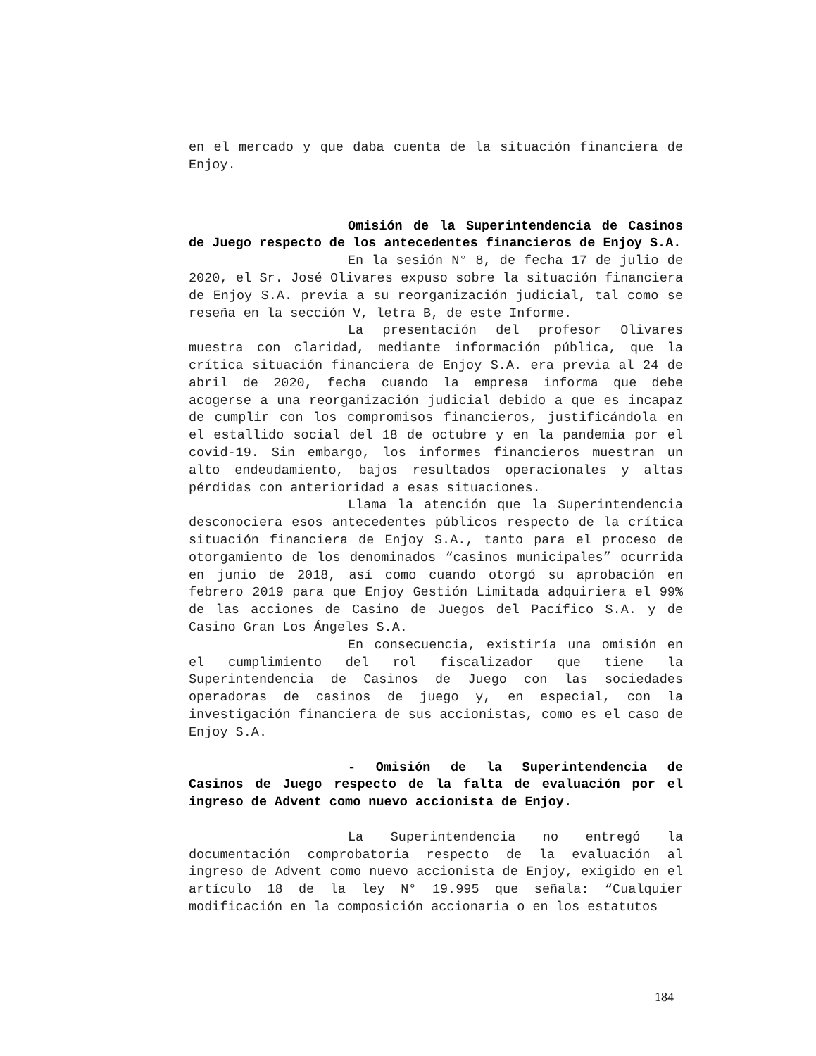en el mercado y que daba cuenta de la situación financiera de Enjoy.
Omisión de la Superintendencia de Casinos de Juego respecto de los antecedentes financieros de Enjoy S.A.
En la sesión N° 8, de fecha 17 de julio de 2020, el Sr. José Olivares expuso sobre la situación financiera de Enjoy S.A. previa a su reorganización judicial, tal como se reseña en la sección V, letra B, de este Informe.
La presentación del profesor Olivares muestra con claridad, mediante información pública, que la crítica situación financiera de Enjoy S.A. era previa al 24 de abril de 2020, fecha cuando la empresa informa que debe acogerse a una reorganización judicial debido a que es incapaz de cumplir con los compromisos financieros, justificándola en el estallido social del 18 de octubre y en la pandemia por el covid-19. Sin embargo, los informes financieros muestran un alto endeudamiento, bajos resultados operacionales y altas pérdidas con anterioridad a esas situaciones.
Llama la atención que la Superintendencia desconociera esos antecedentes públicos respecto de la crítica situación financiera de Enjoy S.A., tanto para el proceso de otorgamiento de los denominados “casinos municipales” ocurrida en junio de 2018, así como cuando otorgó su aprobación en febrero 2019 para que Enjoy Gestión Limitada adquiriera el 99% de las acciones de Casino de Juegos del Pacífico S.A. y de Casino Gran Los Ángeles S.A.
En consecuencia, existiría una omisión en el cumplimiento del rol fiscalizador que tiene la Superintendencia de Casinos de Juego con las sociedades operadoras de casinos de juego y, en especial, con la investigación financiera de sus accionistas, como es el caso de Enjoy S.A.
- Omisión de la Superintendencia de Casinos de Juego respecto de la falta de evaluación por el ingreso de Advent como nuevo accionista de Enjoy.
La Superintendencia no entregó la documentación comprobatoria respecto de la evaluación al ingreso de Advent como nuevo accionista de Enjoy, exigido en el artículo 18 de la ley N° 19.995 que señala: “Cualquier modificación en la composición accionaria o en los estatutos
184